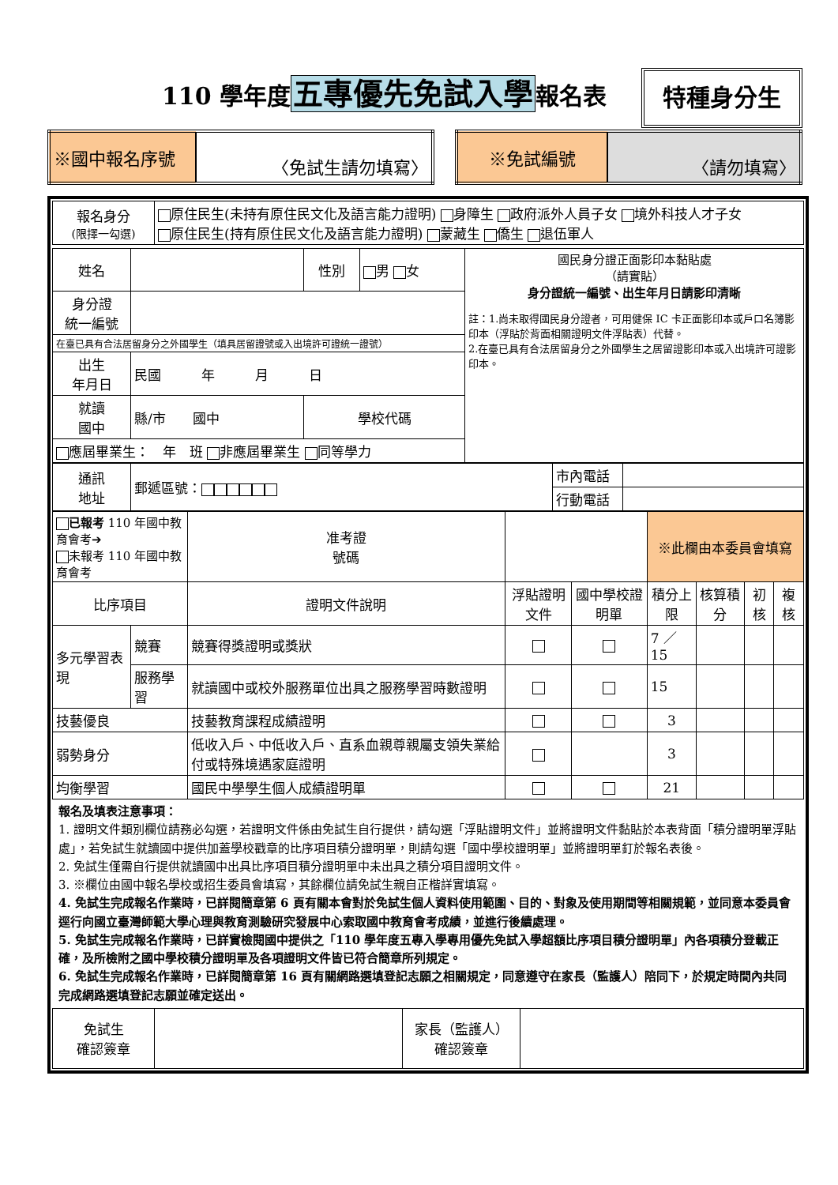110 學年度五專優先免試入學報名表 特種身分生
| ※國中報名序號 | 〈免試生請勿填寫〉 |
| ※免試編號 | 〈請勿填寫〉 |
| 報名身分 (限擇一勾選) | 原住民生(未持有原住民文化及語言能力證明) 身障生 政府派外人員子女 境外科技人才子女 原住民生(持有原住民文化及語言能力證明) 蒙藏生 僑生 退伍軍人 |
| 姓名 | | 性別 | 男 女 | 國民身分證正面影印本黏貼處 （請實貼） 身分證統一編號、出生年月日請影印清晰 註：1.尚未取得國民身分證者，可用健保 IC 卡正面影印本或戶口名簿影印本（浮貼於背面相關證明文件浮貼表）代替。 2.在臺已具有合法居留身分之外國學生之居留證影印本或入出境許可證影印本。 |
| 身分證 統一編號 | | | | |
| 在臺已具有合法居留身分之外國學生（填具居留證號或入出境許可證統一證號） | | | | |
| 出生 年月日 | 民國 年 月 日 | | | |
| 就讀 國中 | 縣/市 國中 | 學校代碼 | | |
| 應屆畢業生： 年 班 非應屆畢業生 同等學力 | | | | |
| 通訊 地址 | 郵遞區號： | 市內電話 | |
| | | 行動電話 | |
| 已報考 110 年國中教育會考➔ 未報考 110 年國中教育會考 | | 准考證 號碼 | | | ※此欄由本委員會填寫 | | | |
| 比序項目 | | 證明文件說明 | 浮貼證明文件 | 國中學校證明單 | 積分上限 | 核算積分 | 初核 | 複核 |
| 多元學習表現 | 競賽 | 競賽得獎證明或獎狀 | | | 7 ／ 15 | | | |
| | 服務學習 | 就讀國中或校外服務單位出具之服務學習時數證明 | | | 15 | | | |
| 技藝優良 | | 技藝教育課程成績證明 | | | 3 | | | |
| 弱勢身分 | | 低收入戶、中低收入戶、直系血親尊親屬支領失業給付或特殊境遇家庭證明 | | | 3 | | | |
| 均衡學習 | | 國民中學學生個人成績證明單 | | | 21 | | | |
報名及填表注意事項：
1. 證明文件類別欄位請務必勾選，若證明文件係由免試生自行提供，請勾選「浮貼證明文件」並將證明文件黏貼於本表背面「積分證明單浮貼處」，若免試生就讀國中提供加蓋學校戳章的比序項目積分證明單，則請勾選「國中學校證明單」並將證明單釘於報名表後。
2. 免試生僅需自行提供就讀國中出具比序項目積分證明單中未出具之積分項目證明文件。
3. ※欄位由國中報名學校或招生委員會填寫，其餘欄位請免試生親自正楷詳實填寫。
4. 免試生完成報名作業時，已詳閱簡章第 6 頁有關本會對於免試生個人資料使用範圍、目的、對象及使用期間等相關規範，並同意本委員會逕行向國立臺灣師範大學心理與教育測驗研究發展中心索取國中教育會考成績，並進行後續處理。
5. 免試生完成報名作業時，已詳實檢閱國中提供之「110 學年度五專入學專用優先免試入學超額比序項目積分證明單」內各項積分登載正確，及所檢附之國中學校積分證明單及各項證明文件皆已符合簡章所列規定。
6. 免試生完成報名作業時，已詳閱簡章第 16 頁有關網路選填登記志願之相關規定，同意遵守在家長（監護人）陪同下，於規定時間內共同完成網路選填登記志願並確定送出。
| 免試生 確認簽章 | | 家長（監護人） 確認簽章 | |